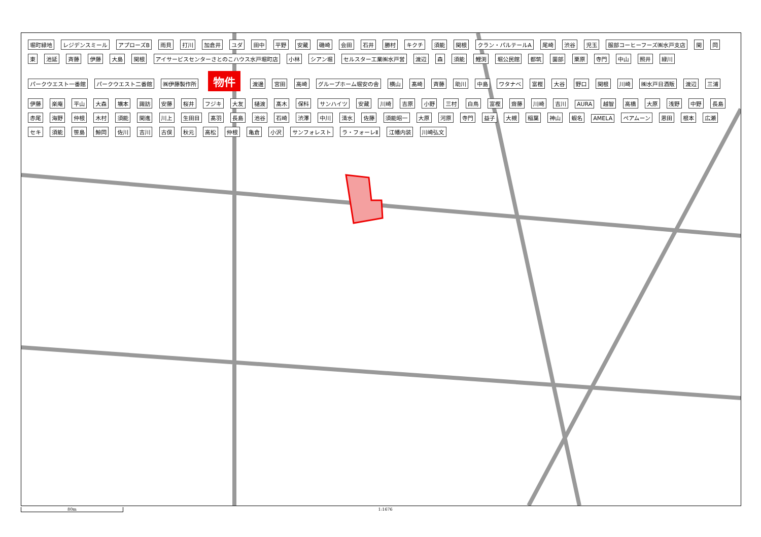堀町緑地 レジデンスミール アプローズB 雨貝 打川 加倉井 ユダ 田中 平野 安蔵 磯崎 会田 石井 勝村 キクチ 須能 関根 クラン・パルテールA 尾崎 渋谷 児玉 服部コーヒーフーズ㈱水戸支店 関 岡 東 池延 斉藤 伊藤 大島 関根 アイサービスセンターさとのこハウス水戸堀町店 小林 シアン堀 セルスター工業㈱水戸営 渡辺 森 須能 鯉渕 堀公民館 都筑 薗部 栗原 寺門 中山 照井 緑川 パークウエスト一番館 パークウエスト二番館 ㈱伊藤製作所 物件 渡邊 宮田 高崎 グループホーム堀安の舎 横山 髙崎 斉藤 助川 中島 ワタナベ 富樫 大谷 野口 関根 川崎 ㈱水戸日酒販 渡辺 三浦 伊藤 楽庵 平山 大森 壙本 諏訪 安藤 桜井 フジキ 大友 樋渡 髙木 保科 サンハイツ 安蔵 川崎 吉原 小野 三村 白鳥 富樫 齋藤 川崎 吉川 AURA 越智 高橋 大原 浅野 中野 長島 赤尾 海野 仲根 木村 須能 関進 川上 生田目 髙羽 長島 池谷 石崎 渋澤 中川 清水 佐藤 須能昭一 大原 河原 寺門 益子 大槻 稲葉 神山 蝦名 AMELA ペアムーン 恩田 根本 広瀬 セキ 須能 笹島 鯨岡 佐川 吉川 古俣 秋元 高松 仲根 亀倉 小沢 サンフォレスト ラ・フォーレⅡ 江幡内装 川崎弘文
80m 1:1676